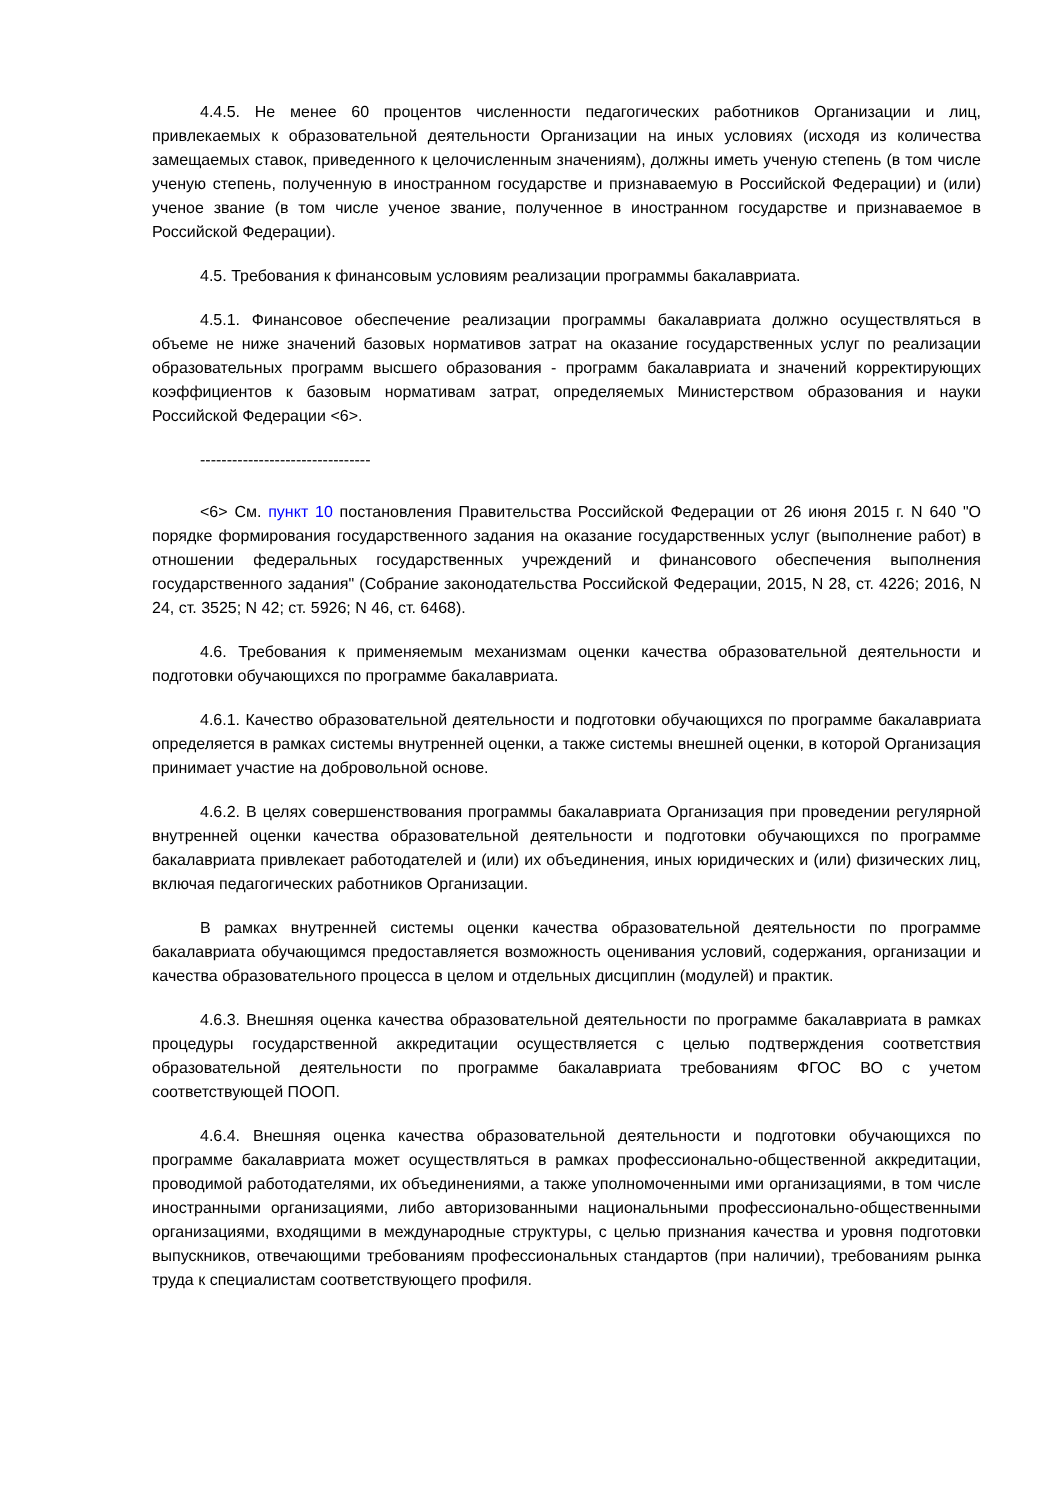4.4.5. Не менее 60 процентов численности педагогических работников Организации и лиц, привлекаемых к образовательной деятельности Организации на иных условиях (исходя из количества замещаемых ставок, приведенного к целочисленным значениям), должны иметь ученую степень (в том числе ученую степень, полученную в иностранном государстве и признаваемую в Российской Федерации) и (или) ученое звание (в том числе ученое звание, полученное в иностранном государстве и признаваемое в Российской Федерации).
4.5. Требования к финансовым условиям реализации программы бакалавриата.
4.5.1. Финансовое обеспечение реализации программы бакалавриата должно осуществляться в объеме не ниже значений базовых нормативов затрат на оказание государственных услуг по реализации образовательных программ высшего образования - программ бакалавриата и значений корректирующих коэффициентов к базовым нормативам затрат, определяемых Министерством образования и науки Российской Федерации <6>.
--------------------------------
<6> См. пункт 10 постановления Правительства Российской Федерации от 26 июня 2015 г. N 640 "О порядке формирования государственного задания на оказание государственных услуг (выполнение работ) в отношении федеральных государственных учреждений и финансового обеспечения выполнения государственного задания" (Собрание законодательства Российской Федерации, 2015, N 28, ст. 4226; 2016, N 24, ст. 3525; N 42; ст. 5926; N 46, ст. 6468).
4.6. Требования к применяемым механизмам оценки качества образовательной деятельности и подготовки обучающихся по программе бакалавриата.
4.6.1. Качество образовательной деятельности и подготовки обучающихся по программе бакалавриата определяется в рамках системы внутренней оценки, а также системы внешней оценки, в которой Организация принимает участие на добровольной основе.
4.6.2. В целях совершенствования программы бакалавриата Организация при проведении регулярной внутренней оценки качества образовательной деятельности и подготовки обучающихся по программе бакалавриата привлекает работодателей и (или) их объединения, иных юридических и (или) физических лиц, включая педагогических работников Организации.
В рамках внутренней системы оценки качества образовательной деятельности по программе бакалавриата обучающимся предоставляется возможность оценивания условий, содержания, организации и качества образовательного процесса в целом и отдельных дисциплин (модулей) и практик.
4.6.3. Внешняя оценка качества образовательной деятельности по программе бакалавриата в рамках процедуры государственной аккредитации осуществляется с целью подтверждения соответствия образовательной деятельности по программе бакалавриата требованиям ФГОС ВО с учетом соответствующей ПООП.
4.6.4. Внешняя оценка качества образовательной деятельности и подготовки обучающихся по программе бакалавриата может осуществляться в рамках профессионально-общественной аккредитации, проводимой работодателями, их объединениями, а также уполномоченными ими организациями, в том числе иностранными организациями, либо авторизованными национальными профессионально-общественными организациями, входящими в международные структуры, с целью признания качества и уровня подготовки выпускников, отвечающими требованиям профессиональных стандартов (при наличии), требованиям рынка труда к специалистам соответствующего профиля.